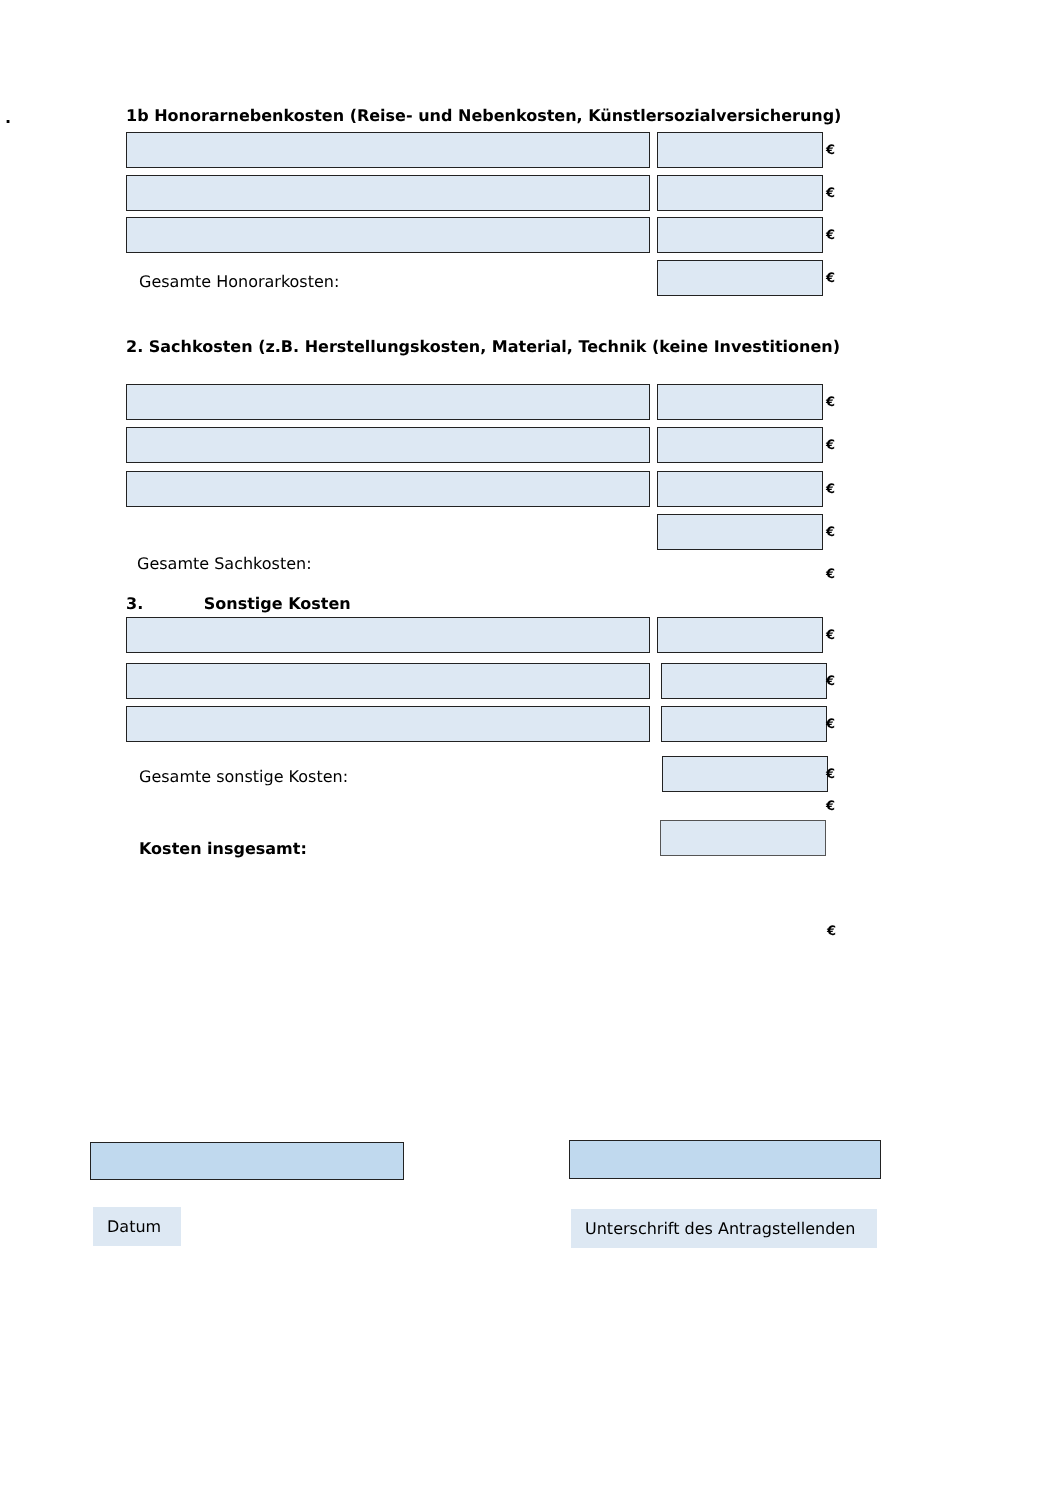.
1b Honorarnebenkosten (Reise- und Nebenkosten, Künstlersozialversicherung)
€
€
€
Gesamte Honorarkosten:
€
2. Sachkosten (z.B. Herstellungskosten, Material, Technik (keine Investitionen)
€
€
€
€
Gesamte Sachkosten:
€
3. Sonstige Kosten
€
€
€
Gesamte sonstige Kosten:
€
€
Kosten insgesamt:
€
Datum
Unterschrift des Antragstellenden